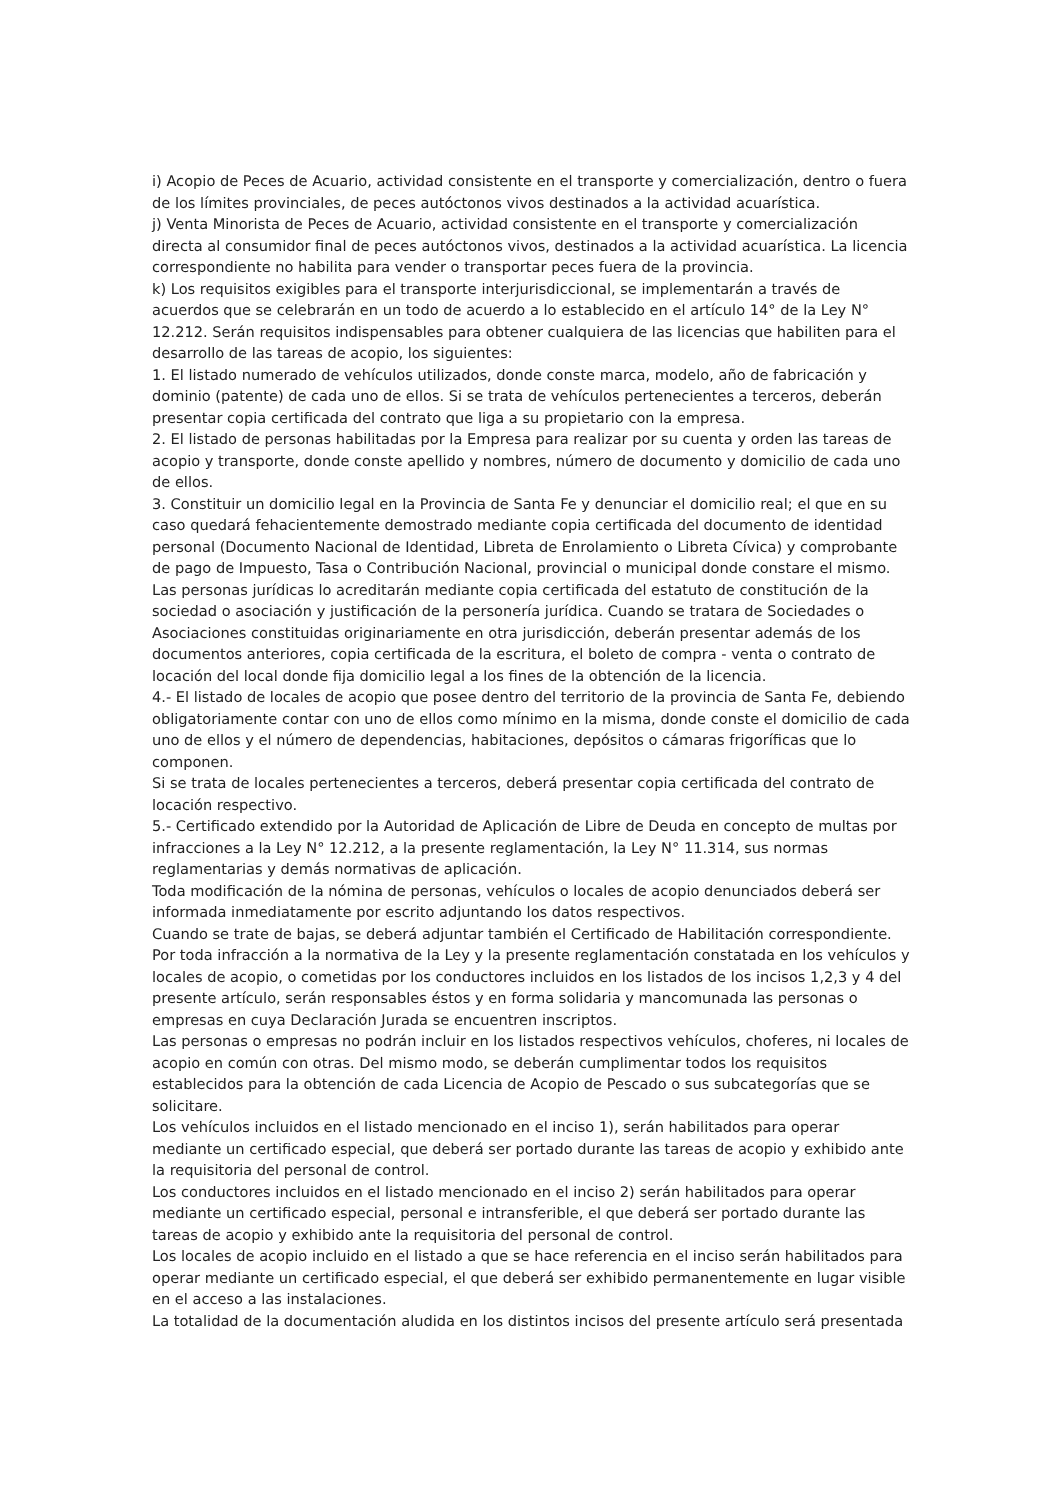i) Acopio de Peces de Acuario, actividad consistente en el transporte y comercialización, dentro o fuera de los límites provinciales, de peces autóctonos vivos destinados a la actividad acuarística.
j) Venta Minorista de Peces de Acuario, actividad consistente en el transporte y comercialización directa al consumidor final de peces autóctonos vivos, destinados a la actividad acuarística. La licencia correspondiente no habilita para vender o transportar peces fuera de la provincia.
k) Los requisitos exigibles para el transporte interjurisdiccional, se implementarán a través de acuerdos que se celebrarán en un todo de acuerdo a lo establecido en el artículo 14° de la Ley N° 12.212. Serán requisitos indispensables para obtener cualquiera de las licencias que habiliten para el desarrollo de las tareas de acopio, los siguientes:
1. El listado numerado de vehículos utilizados, donde conste marca, modelo, año de fabricación y dominio (patente) de cada uno de ellos. Si se trata de vehículos pertenecientes a terceros, deberán presentar copia certificada del contrato que liga a su propietario con la empresa.
2. El listado de personas habilitadas por la Empresa para realizar por su cuenta y orden las tareas de acopio y transporte, donde conste apellido y nombres, número de documento y domicilio de cada uno de ellos.
3. Constituir un domicilio legal en la Provincia de Santa Fe y denunciar el domicilio real; el que en su caso quedará fehacientemente demostrado mediante copia certificada del documento de identidad personal (Documento Nacional de Identidad, Libreta de Enrolamiento o Libreta Cívica) y comprobante de pago de Impuesto, Tasa o Contribución Nacional, provincial o municipal donde constare el mismo. Las personas jurídicas lo acreditarán mediante copia certificada del estatuto de constitución de la sociedad o asociación y justificación de la personería jurídica. Cuando se tratara de Sociedades o Asociaciones constituidas originariamente en otra jurisdicción, deberán presentar además de los documentos anteriores, copia certificada de la escritura, el boleto de compra - venta o contrato de locación del local donde fija domicilio legal a los fines de la obtención de la licencia.
4.- El listado de locales de acopio que posee dentro del territorio de la provincia de Santa Fe, debiendo obligatoriamente contar con uno de ellos como mínimo en la misma, donde conste el domicilio de cada uno de ellos y el número de dependencias, habitaciones, depósitos o cámaras frigoríficas que lo componen.
Si se trata de locales pertenecientes a terceros, deberá presentar copia certificada del contrato de locación respectivo.
5.- Certificado extendido por la Autoridad de Aplicación de Libre de Deuda en concepto de multas por infracciones a la Ley N° 12.212, a la presente reglamentación, la Ley N° 11.314, sus normas reglamentarias y demás normativas de aplicación.
Toda modificación de la nómina de personas, vehículos o locales de acopio denunciados deberá ser informada inmediatamente por escrito adjuntando los datos respectivos.
Cuando se trate de bajas, se deberá adjuntar también el Certificado de Habilitación correspondiente.
Por toda infracción a la normativa de la Ley y la presente reglamentación constatada en los vehículos y locales de acopio, o cometidas por los conductores incluidos en los listados de los incisos 1,2,3 y 4 del presente artículo, serán responsables éstos y en forma solidaria y mancomunada las personas o empresas en cuya Declaración Jurada se encuentren inscriptos.
Las personas o empresas no podrán incluir en los listados respectivos vehículos, choferes, ni locales de acopio en común con otras. Del mismo modo, se deberán cumplimentar todos los requisitos establecidos para la obtención de cada Licencia de Acopio de Pescado o sus subcategorías que se solicitare.
Los vehículos incluidos en el listado mencionado en el inciso 1), serán habilitados para operar mediante un certificado especial, que deberá ser portado durante las tareas de acopio y exhibido ante la requisitoria del personal de control.
Los conductores incluidos en el listado mencionado en el inciso 2) serán habilitados para operar mediante un certificado especial, personal e intransferible, el que deberá ser portado durante las tareas de acopio y exhibido ante la requisitoria del personal de control.
Los locales de acopio incluido en el listado a que se hace referencia en el inciso serán habilitados para operar mediante un certificado especial, el que deberá ser exhibido permanentemente en lugar visible en el acceso a las instalaciones.
La totalidad de la documentación aludida en los distintos incisos del presente artículo será presentada